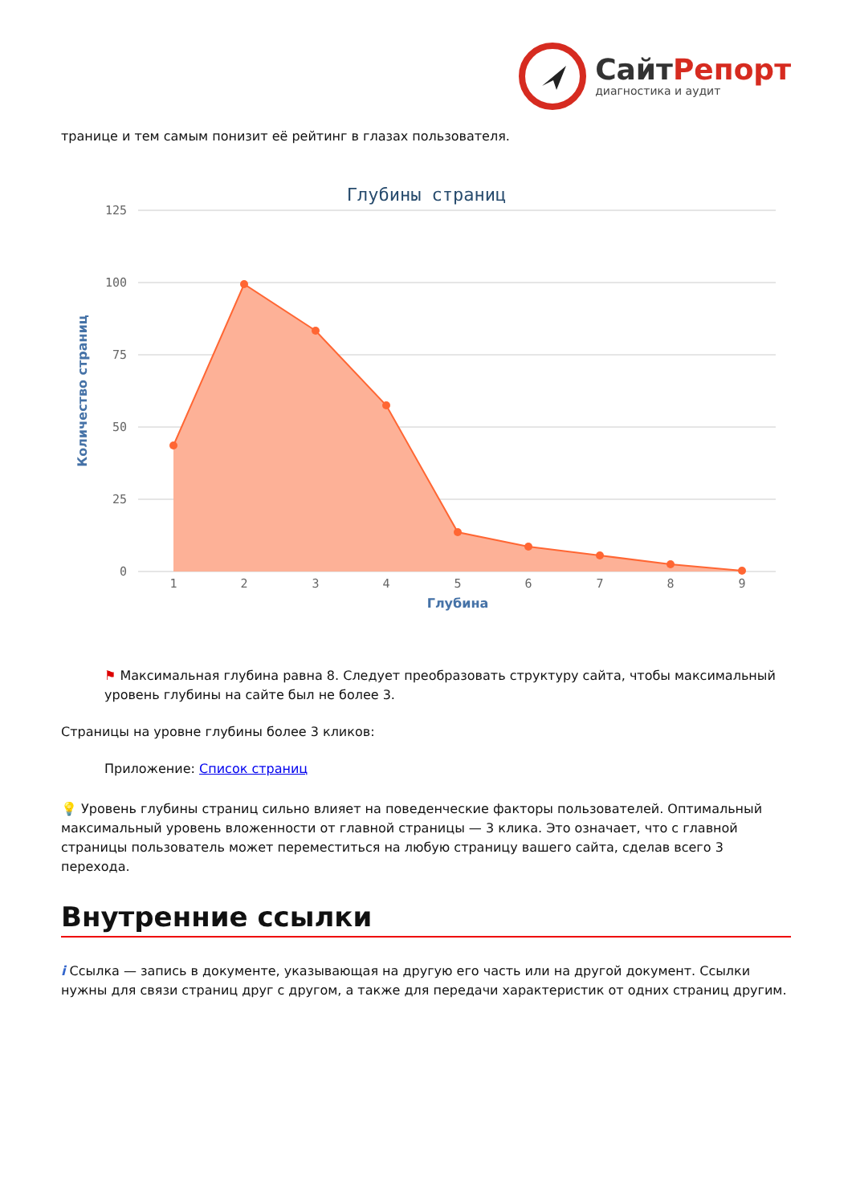Сайт Репорт
диагностика и аудит
транице и тем самым понизит её рейтинг в глазах пользователя.
Глубины страниц
125
100
75
50
25
0
Количество страниц
1
2
3
4
5
6
7
8
9
Глубина
⚑ Максимальная глубина равна 8. Следует преобразовать структуру сайта, чтобы максимальный уровень глубины на сайте был не более 3.
Страницы на уровне глубины более 3 кликов:
Приложение: Список страниц
💡 Уровень глубины страниц сильно влияет на поведенческие факторы пользователей. Оптимальный максимальный уровень вложенности от главной страницы — 3 клика. Это означает, что с главной страницы пользователь может переместиться на любую страницу вашего сайта, сделав всего 3 перехода.
Внутренние ссылки
i Ссылка — запись в документе, указывающая на другую его часть или на другой документ. Ссылки нужны для связи страниц друг с другом, а также для передачи характеристик от одних страниц другим.